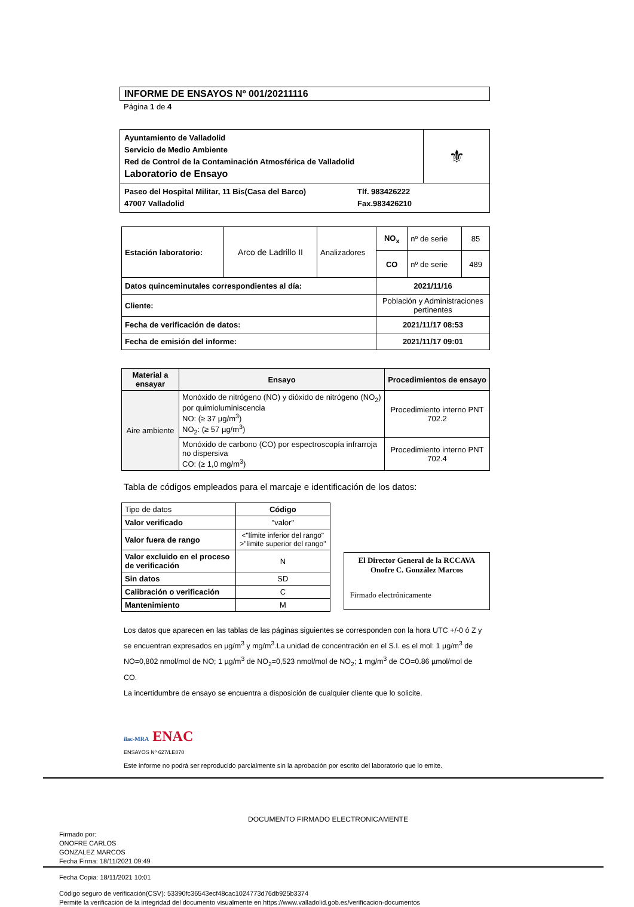INFORME DE ENSAYOS Nº 001/20211116
Página 1 de 4
| Ayuntamiento de Valladolid Servicio de Medio Ambiente Red de Control de la Contaminación Atmosférica de Valladolid Laboratorio de Ensayo | ⚜ |
| Paseo del Hospital Militar, 11 Bis(Casa del Barco) Tlf. 983426222 47007 Valladolid Fax.983426210 | |
| Estación laboratorio: | Arco de Ladrillo II | Analizadores | NO<sub>x</sub> | nº de serie | 85 |
| | | | CO | nº de serie | 489 |
| Datos quinceminutales correspondientes al día: | | | 2021/11/16 | | |
| Cliente: | | | Población y Administraciones pertinentes | | |
| Fecha de verificación de datos: | | | 2021/11/17 08:53 | | |
| Fecha de emisión del informe: | | | 2021/11/17 09:01 | | |
| Material a ensayar | Ensayo | Procedimientos de ensayo |
| --- | --- | --- |
| Aire ambiente | Monóxido de nitrógeno (NO) y dióxido de nitrógeno (NO<sub>2</sub>) por quimioluminiscencia NO: (≥ 37 µg/m<sup>3</sup>) NO<sub>2</sub>: (≥ 57 µg/m<sup>3</sup>) | Procedimiento interno PNT 702.2 |
| | Monóxido de carbono (CO) por espectroscopía infrarroja no dispersiva CO: (≥ 1,0 mg/m<sup>3</sup>) | Procedimiento interno PNT 702.4 |
Tabla de códigos empleados para el marcaje e identificación de los datos:
| Tipo de datos | Código |
| --- | --- |
| Valor verificado | "valor" |
| Valor fuera de rango | <"límite inferior del rango" >"límite superior del rango" |
| Valor excluido en el proceso de verificación | N |
| Sin datos | SD |
| Calibración o verificación | C |
| Mantenimiento | M |
El Director General de la RCCAVA
Onofre C. González Marcos
Firmado electrónicamente
Los datos que aparecen en las tablas de las páginas siguientes se corresponden con la hora UTC +/-0 ó Z y se encuentran expresados en µg/m<sup>3</sup> y mg/m<sup>3</sup>.La unidad de concentración en el S.I. es el mol: 1 µg/m<sup>3</sup> de NO=0,802 nmol/mol de NO; 1 µg/m<sup>3</sup> de NO<sub>2</sub>=0,523 nmol/mol de NO<sub>2</sub>; 1 mg/m<sup>3</sup> de CO=0.86 µmol/mol de CO.
La incertidumbre de ensayo se encuentra a disposición de cualquier cliente que lo solicite.
ilac-MRA ENAC
ENSAYOS Nº 627/LE870
Este informe no podrá ser reproducido parcialmente sin la aprobación por escrito del laboratorio que lo emite.
DOCUMENTO FIRMADO ELECTRONICAMENTE
Firmado por:
ONOFRE CARLOS
GONZALEZ MARCOS
Fecha Firma: 18/11/2021 09:49
Fecha Copia: 18/11/2021 10:01
Código seguro de verificación(CSV): 53390fc36543ecf48cac1024773d76db925b3374
Permite la verificación de la integridad del documento visualmente en https://www.valladolid.gob.es/verificacion-documentos